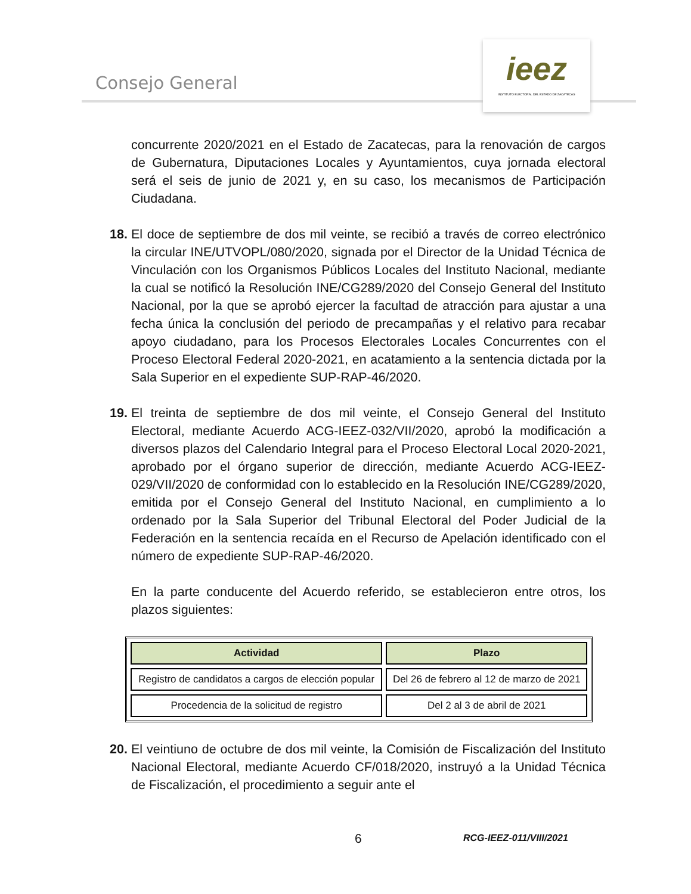Consejo General
ieez
INSTITUTO ELECTORAL DEL ESTADO DE ZACATECAS
concurrente 2020/2021 en el Estado de Zacatecas, para la renovación de cargos de Gubernatura, Diputaciones Locales y Ayuntamientos, cuya jornada electoral será el seis de junio de 2021 y, en su caso, los mecanismos de Participación Ciudadana.
18. El doce de septiembre de dos mil veinte, se recibió a través de correo electrónico la circular INE/UTVOPL/080/2020, signada por el Director de la Unidad Técnica de Vinculación con los Organismos Públicos Locales del Instituto Nacional, mediante la cual se notificó la Resolución INE/CG289/2020 del Consejo General del Instituto Nacional, por la que se aprobó ejercer la facultad de atracción para ajustar a una fecha única la conclusión del periodo de precampañas y el relativo para recabar apoyo ciudadano, para los Procesos Electorales Locales Concurrentes con el Proceso Electoral Federal 2020-2021, en acatamiento a la sentencia dictada por la Sala Superior en el expediente SUP-RAP-46/2020.
19. El treinta de septiembre de dos mil veinte, el Consejo General del Instituto Electoral, mediante Acuerdo ACG-IEEZ-032/VII/2020, aprobó la modificación a diversos plazos del Calendario Integral para el Proceso Electoral Local 2020-2021, aprobado por el órgano superior de dirección, mediante Acuerdo ACG-IEEZ-029/VII/2020 de conformidad con lo establecido en la Resolución INE/CG289/2020, emitida por el Consejo General del Instituto Nacional, en cumplimiento a lo ordenado por la Sala Superior del Tribunal Electoral del Poder Judicial de la Federación en la sentencia recaída en el Recurso de Apelación identificado con el número de expediente SUP-RAP-46/2020.
En la parte conducente del Acuerdo referido, se establecieron entre otros, los plazos siguientes:
| Actividad | Plazo |
| --- | --- |
| Registro de candidatos a cargos de elección popular | Del 26 de febrero al 12 de marzo de 2021 |
| Procedencia de la solicitud de registro | Del 2 al 3 de abril de 2021 |
20. El veintiuno de octubre de dos mil veinte, la Comisión de Fiscalización del Instituto Nacional Electoral, mediante Acuerdo CF/018/2020, instruyó a la Unidad Técnica de Fiscalización, el procedimiento a seguir ante el
6 RCG-IEEZ-011/VIII/2021